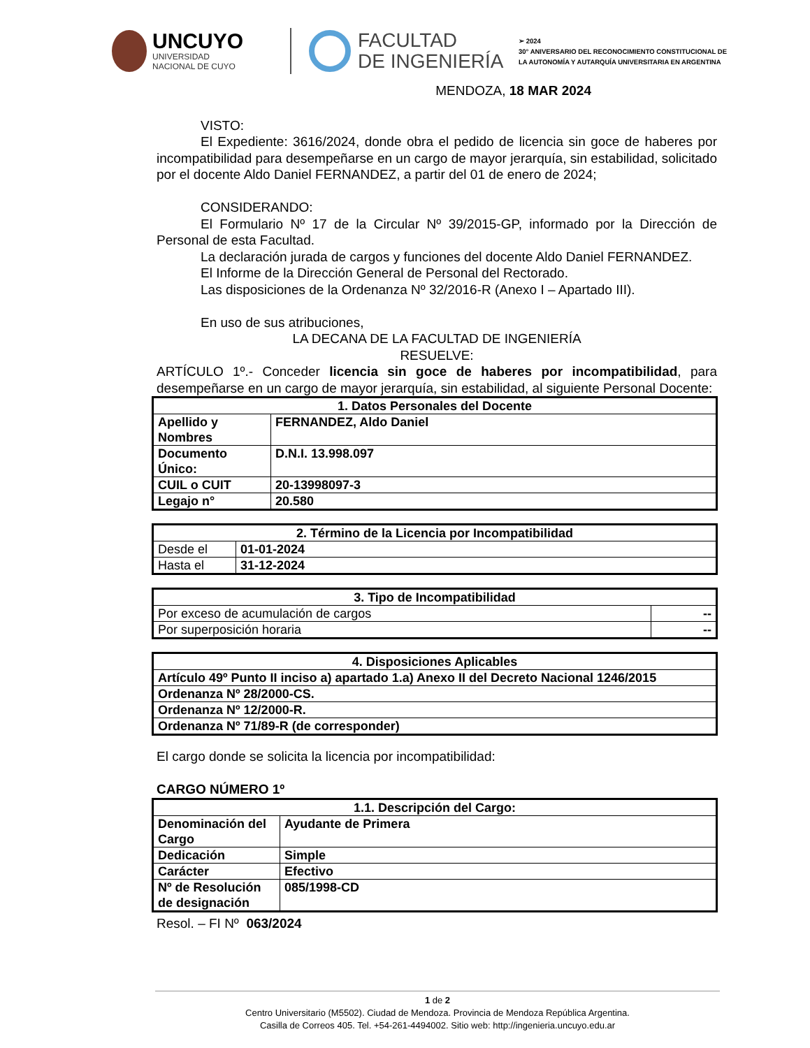UNCUYO
UNIVERSIDAD
NACIONAL DE CUYO
FACULTAD
DE INGENIERÍA
➢ 2024
30° ANIVERSARIO DEL RECONOCIMIENTO CONSTITUCIONAL DE
LA AUTONOMÍA Y AUTARQUÍA UNIVERSITARIA EN ARGENTINA
MENDOZA, 18 MAR 2024
VISTO:
El Expediente: 3616/2024, donde obra el pedido de licencia sin goce de haberes por incompatibilidad para desempeñarse en un cargo de mayor jerarquía, sin estabilidad, solicitado por el docente Aldo Daniel FERNANDEZ, a partir del 01 de enero de 2024;
CONSIDERANDO:
El Formulario Nº 17 de la Circular Nº 39/2015-GP, informado por la Dirección de Personal de esta Facultad.
La declaración jurada de cargos y funciones del docente Aldo Daniel FERNANDEZ.
El Informe de la Dirección General de Personal del Rectorado.
Las disposiciones de la Ordenanza Nº 32/2016-R (Anexo I – Apartado III).
En uso de sus atribuciones,
LA DECANA DE LA FACULTAD DE INGENIERÍA
RESUELVE:
ARTÍCULO 1º.- Conceder licencia sin goce de haberes por incompatibilidad, para desempeñarse en un cargo de mayor jerarquía, sin estabilidad, al siguiente Personal Docente:
| 1. Datos Personales del Docente | |
| --- | --- |
| Apellido y Nombres | FERNANDEZ, Aldo Daniel |
| Documento Único: | D.N.I. 13.998.097 |
| CUIL o CUIT | 20-13998097-3 |
| Legajo n° | 20.580 |
| 2. Término de la Licencia por Incompatibilidad | |
| --- | --- |
| Desde el | 01-01-2024 |
| Hasta el | 31-12-2024 |
| 3. Tipo de Incompatibilidad | |
| --- | --- |
| Por exceso de acumulación de cargos | -- |
| Por superposición horaria | -- |
| 4. Disposiciones Aplicables |
| --- |
| Artículo 49º Punto II inciso a) apartado 1.a) Anexo II del Decreto Nacional 1246/2015 |
| Ordenanza Nº 28/2000-CS. |
| Ordenanza Nº 12/2000-R. |
| Ordenanza Nº 71/89-R (de corresponder) |
El cargo donde se solicita la licencia por incompatibilidad:
CARGO NÚMERO 1º
| 1.1. Descripción del Cargo: | |
| --- | --- |
| Denominación del Cargo | Ayudante de Primera |
| Dedicación | Simple |
| Carácter | Efectivo |
| Nº de Resolución de designación | 085/1998-CD |
Resol. – FI Nº 063/2024
1 de 2
Centro Universitario (M5502). Ciudad de Mendoza. Provincia de Mendoza República Argentina.
Casilla de Correos 405. Tel. +54-261-4494002. Sitio web: http://ingenieria.uncuyo.edu.ar